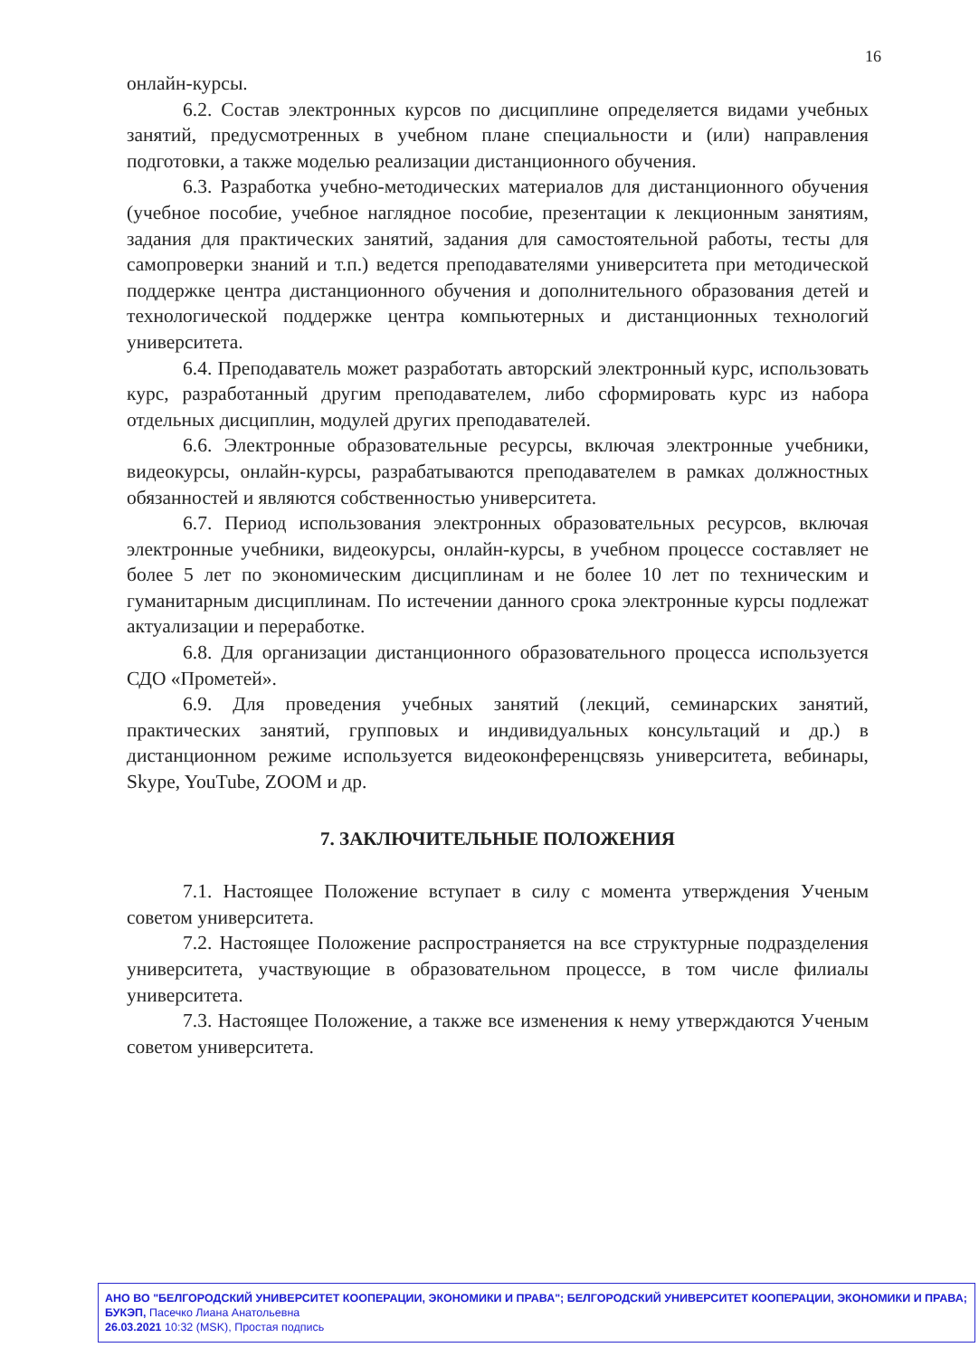16
онлайн-курсы.
6.2. Состав электронных курсов по дисциплине определяется видами учебных занятий, предусмотренных в учебном плане специальности и (или) направления подготовки, а также моделью реализации дистанционного обучения.
6.3. Разработка учебно-методических материалов для дистанционного обучения (учебное пособие, учебное наглядное пособие, презентации к лекционным занятиям, задания для практических занятий, задания для самостоятельной работы, тесты для самопроверки знаний и т.п.) ведется преподавателями университета при методической поддержке центра дистанционного обучения и дополнительного образования детей и технологической поддержке центра компьютерных и дистанционных технологий университета.
6.4. Преподаватель может разработать авторский электронный курс, использовать курс, разработанный другим преподавателем, либо сформировать курс из набора отдельных дисциплин, модулей других преподавателей.
6.6. Электронные образовательные ресурсы, включая электронные учебники, видеокурсы, онлайн-курсы, разрабатываются преподавателем в рамках должностных обязанностей и являются собственностью университета.
6.7. Период использования электронных образовательных ресурсов, включая электронные учебники, видеокурсы, онлайн-курсы, в учебном процессе составляет не более 5 лет по экономическим дисциплинам и не более 10 лет по техническим и гуманитарным дисциплинам. По истечении данного срока электронные курсы подлежат актуализации и переработке.
6.8. Для организации дистанционного образовательного процесса используется СДО «Прометей».
6.9. Для проведения учебных занятий (лекций, семинарских занятий, практических занятий, групповых и индивидуальных консультаций и др.) в дистанционном режиме используется видеоконференцсвязь университета, вебинары, Skype, YouTube, ZOOM и др.
7. ЗАКЛЮЧИТЕЛЬНЫЕ ПОЛОЖЕНИЯ
7.1. Настоящее Положение вступает в силу с момента утверждения Ученым советом университета.
7.2. Настоящее Положение распространяется на все структурные подразделения университета, участвующие в образовательном процессе, в том числе филиалы университета.
7.3. Настоящее Положение, а также все изменения к нему утверждаются Ученым советом университета.
АНО ВО "БЕЛГОРОДСКИЙ УНИВЕРСИТЕТ КООПЕРАЦИИ, ЭКОНОМИКИ И ПРАВА"; БЕЛГОРОДСКИЙ УНИВЕРСИТЕТ КООПЕРАЦИИ, ЭКОНОМИКИ И ПРАВА; БУКЭП, Пасечко Лиана Анатольевна
26.03.2021 10:32 (MSK), Простая подпись